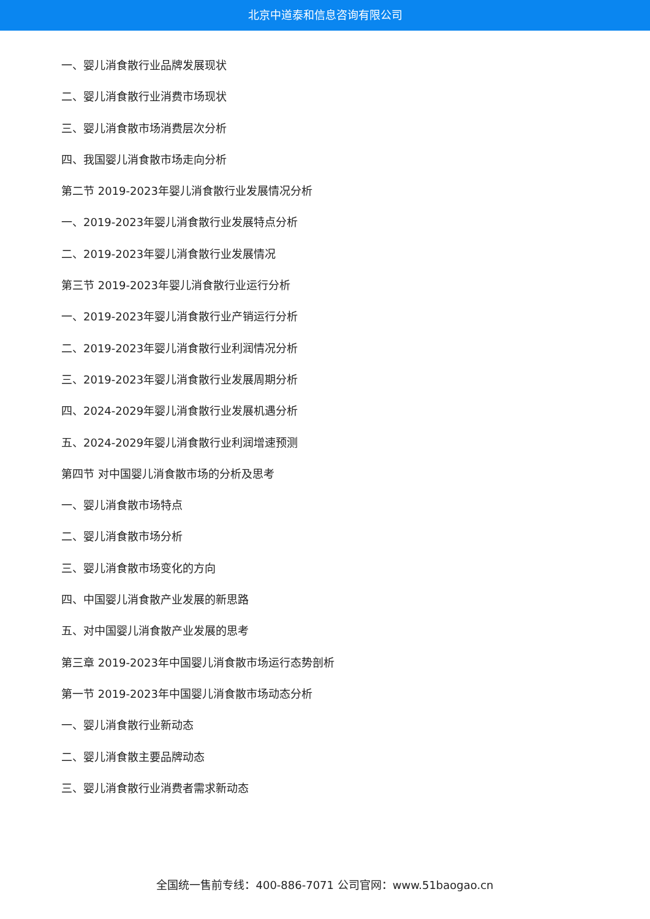北京中道泰和信息咨询有限公司
一、婴儿消食散行业品牌发展现状
二、婴儿消食散行业消费市场现状
三、婴儿消食散市场消费层次分析
四、我国婴儿消食散市场走向分析
第二节 2019-2023年婴儿消食散行业发展情况分析
一、2019-2023年婴儿消食散行业发展特点分析
二、2019-2023年婴儿消食散行业发展情况
第三节 2019-2023年婴儿消食散行业运行分析
一、2019-2023年婴儿消食散行业产销运行分析
二、2019-2023年婴儿消食散行业利润情况分析
三、2019-2023年婴儿消食散行业发展周期分析
四、2024-2029年婴儿消食散行业发展机遇分析
五、2024-2029年婴儿消食散行业利润增速预测
第四节 对中国婴儿消食散市场的分析及思考
一、婴儿消食散市场特点
二、婴儿消食散市场分析
三、婴儿消食散市场变化的方向
四、中国婴儿消食散产业发展的新思路
五、对中国婴儿消食散产业发展的思考
第三章 2019-2023年中国婴儿消食散市场运行态势剖析
第一节 2019-2023年中国婴儿消食散市场动态分析
一、婴儿消食散行业新动态
二、婴儿消食散主要品牌动态
三、婴儿消食散行业消费者需求新动态
全国统一售前专线：400-886-7071 公司官网：www.51baogao.cn